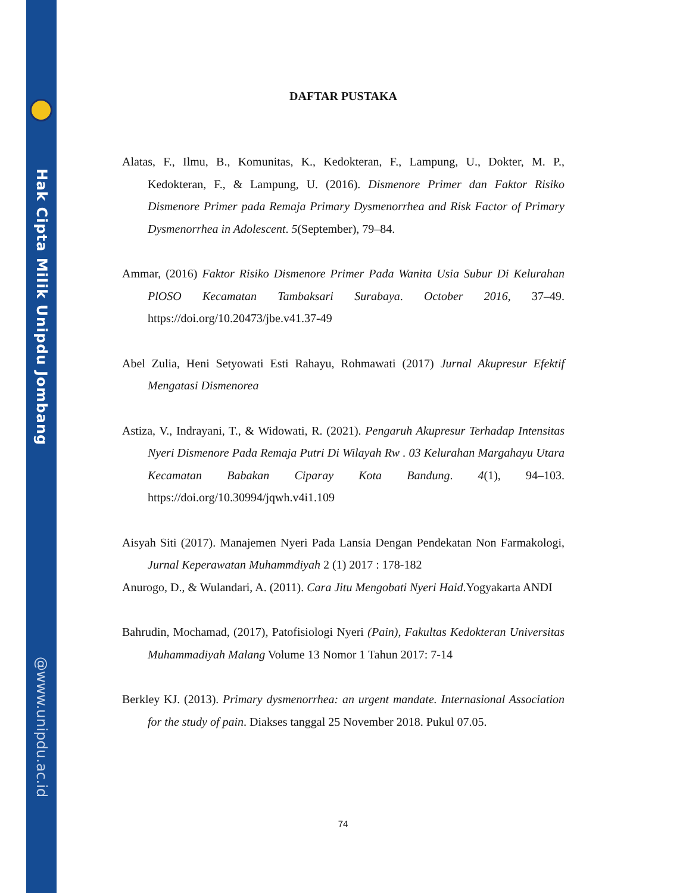Hak Cipta Milik Unipdu Jombang
@www.unipdu.ac.id
DAFTAR PUSTAKA
Alatas, F., Ilmu, B., Komunitas, K., Kedokteran, F., Lampung, U., Dokter, M. P., Kedokteran, F., & Lampung, U. (2016). Dismenore Primer dan Faktor Risiko Dismenore Primer pada Remaja Primary Dysmenorrhea and Risk Factor of Primary Dysmenorrhea in Adolescent. 5(September), 79–84.
Ammar, (2016) Faktor Risiko Dismenore Primer Pada Wanita Usia Subur Di Kelurahan PlOSO Kecamatan Tambaksari Surabaya. October 2016, 37–49. https://doi.org/10.20473/jbe.v41.37-49
Abel Zulia, Heni Setyowati Esti Rahayu, Rohmawati (2017) Jurnal Akupresur Efektif Mengatasi Dismenorea
Astiza, V., Indrayani, T., & Widowati, R. (2021). Pengaruh Akupresur Terhadap Intensitas Nyeri Dismenore Pada Remaja Putri Di Wilayah Rw . 03 Kelurahan Margahayu Utara Kecamatan Babakan Ciparay Kota Bandung. 4(1), 94–103. https://doi.org/10.30994/jqwh.v4i1.109
Aisyah Siti (2017). Manajemen Nyeri Pada Lansia Dengan Pendekatan Non Farmakologi, Jurnal Keperawatan Muhammdiyah 2 (1) 2017 : 178-182
Anurogo, D., & Wulandari, A. (2011). Cara Jitu Mengobati Nyeri Haid.Yogyakarta ANDI
Bahrudin, Mochamad, (2017), Patofisiologi Nyeri (Pain), Fakultas Kedokteran Universitas Muhammadiyah Malang Volume 13 Nomor 1 Tahun 2017: 7-14
Berkley KJ. (2013). Primary dysmenorrhea: an urgent mandate. Internasional Association for the study of pain. Diakses tanggal 25 November 2018. Pukul 07.05.
74